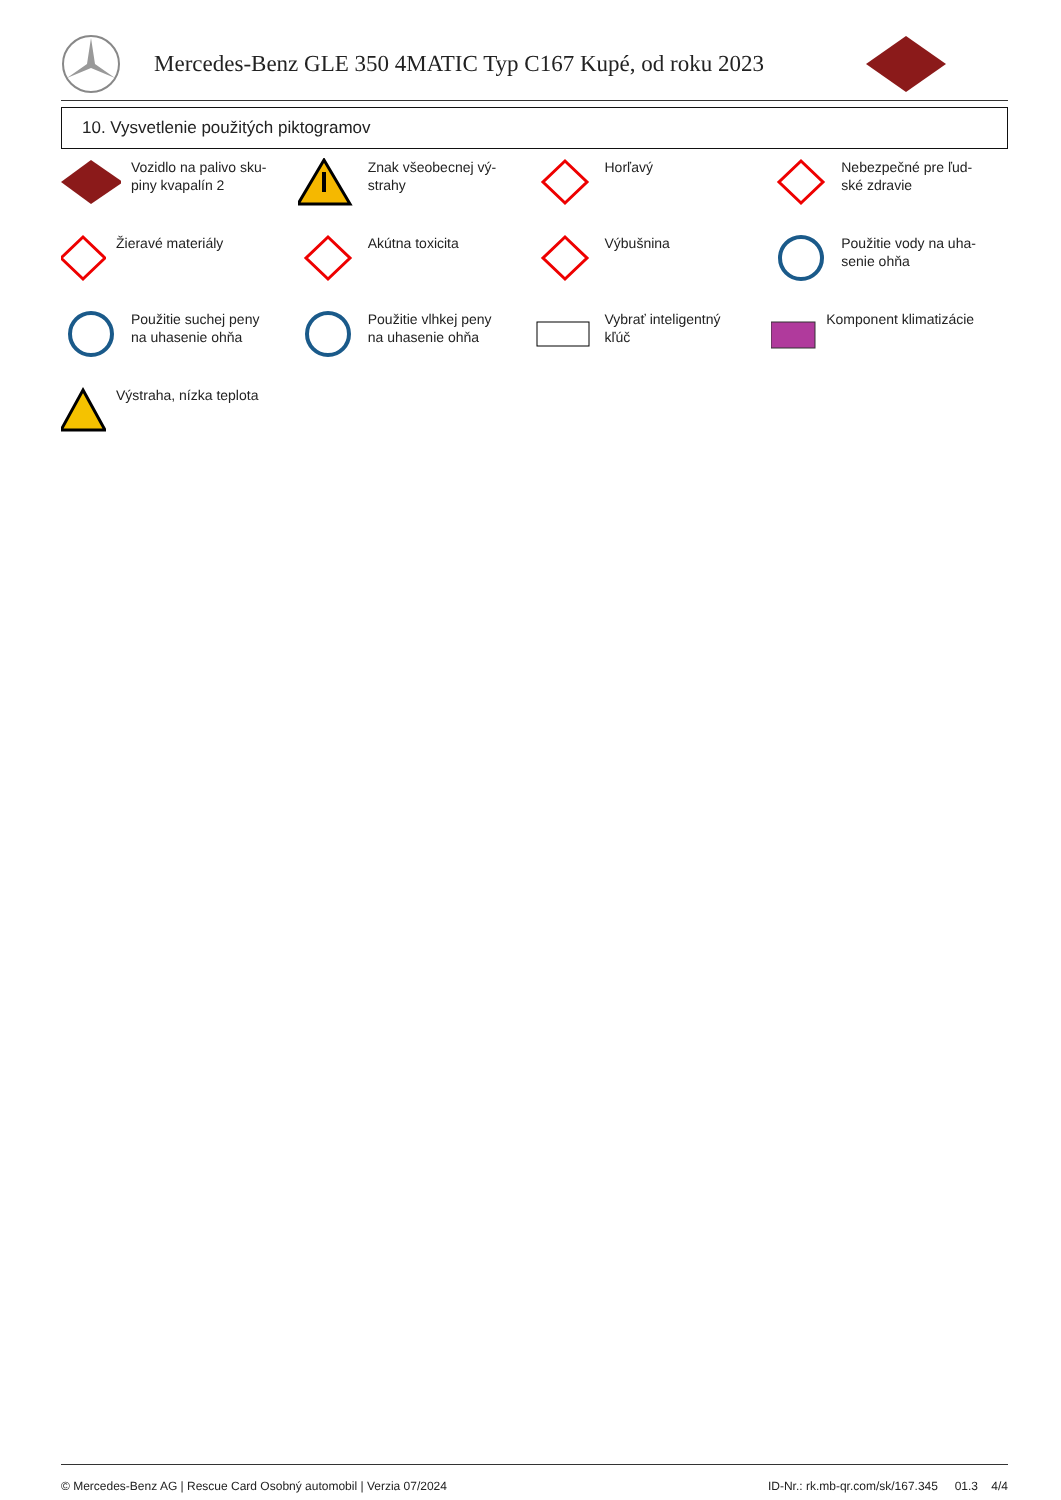Mercedes-Benz GLE 350 4MATIC Typ C167 Kupé, od roku 2023
10. Vysvetlenie použitých piktogramov
Vozidlo na palivo sku-
piny kvapalín 2
Znak všeobecnej vý-
strahy
Horľavý
Nebezpečné pre ľud-
ské zdravie
Žieravé materiály
Akútna toxicita
Výbušnina
Použitie vody na uha-
senie ohňa
Použitie suchej peny
na uhasenie ohňa
Použitie vlhkej peny
na uhasenie ohňa
Vybrať inteligentný
kľúč
Komponent klimatizácie
Výstraha, nízka teplota
© Mercedes-Benz AG | Rescue Card Osobný automobil | Verzia 07/2024 ID-Nr.: rk.mb-qr.com/sk/167.345 01.3 4/4